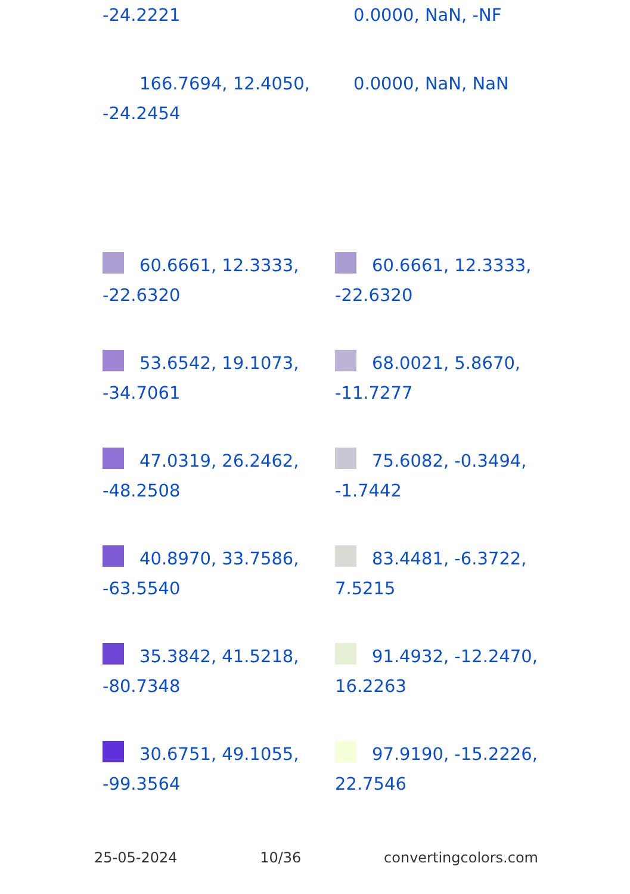-24.2221 0.0000, NaN, -NF
166.7694, 12.4050,
-24.2454
0.0000, NaN, NaN
60.6661, 12.3333,
-22.6320
60.6661, 12.3333,
-22.6320
53.6542, 19.1073,
-34.7061
68.0021, 5.8670,
-11.7277
47.0319, 26.2462,
-48.2508
75.6082, -0.3494,
-1.7442
40.8970, 33.7586,
-63.5540
83.4481, -6.3722,
7.5215
35.3842, 41.5218,
-80.7348
91.4932, -12.2470,
16.2263
30.6751, 49.1055,
-99.3564
97.9190, -15.2226,
22.7546
25-05-2024 10/36 convertingcolors.com